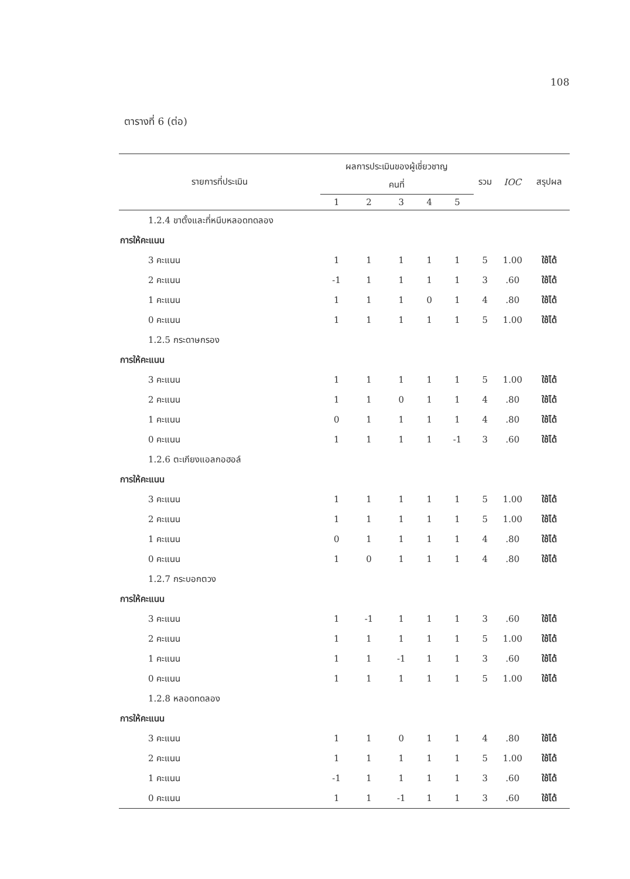108
ตารางที่ 6 (ต่อ)
| รายการที่ประเมิน | ผลการประเมินของผู้เชี่ยวชาญ | | | | | รวม | IOC | สรุปผล |
| --- | --- | --- | --- | --- | --- | --- | --- | --- |
| | คนที่ | | | | | | | |
| | 1 | 2 | 3 | 4 | 5 | | | |
| 1.2.4 ขาตั้งและที่หนีบหลอดทดลอง | | | | | | | | |
| การให้คะแนน | | | | | | | | |
| 3 คะแนน | 1 | 1 | 1 | 1 | 1 | 5 | 1.00 | ใช้ได้ |
| 2 คะแนน | -1 | 1 | 1 | 1 | 1 | 3 | .60 | ใช้ได้ |
| 1 คะแนน | 1 | 1 | 1 | 0 | 1 | 4 | .80 | ใช้ได้ |
| 0 คะแนน | 1 | 1 | 1 | 1 | 1 | 5 | 1.00 | ใช้ได้ |
| 1.2.5 กระดาษกรอง | | | | | | | | |
| การให้คะแนน | | | | | | | | |
| 3 คะแนน | 1 | 1 | 1 | 1 | 1 | 5 | 1.00 | ใช้ได้ |
| 2 คะแนน | 1 | 1 | 0 | 1 | 1 | 4 | .80 | ใช้ได้ |
| 1 คะแนน | 0 | 1 | 1 | 1 | 1 | 4 | .80 | ใช้ได้ |
| 0 คะแนน | 1 | 1 | 1 | 1 | -1 | 3 | .60 | ใช้ได้ |
| 1.2.6 ตะเกียงแอลกอฮอล์ | | | | | | | | |
| การให้คะแนน | | | | | | | | |
| 3 คะแนน | 1 | 1 | 1 | 1 | 1 | 5 | 1.00 | ใช้ได้ |
| 2 คะแนน | 1 | 1 | 1 | 1 | 1 | 5 | 1.00 | ใช้ได้ |
| 1 คะแนน | 0 | 1 | 1 | 1 | 1 | 4 | .80 | ใช้ได้ |
| 0 คะแนน | 1 | 0 | 1 | 1 | 1 | 4 | .80 | ใช้ได้ |
| 1.2.7 กระบอกตวง | | | | | | | | |
| การให้คะแนน | | | | | | | | |
| 3 คะแนน | 1 | -1 | 1 | 1 | 1 | 3 | .60 | ใช้ได้ |
| 2 คะแนน | 1 | 1 | 1 | 1 | 1 | 5 | 1.00 | ใช้ได้ |
| 1 คะแนน | 1 | 1 | -1 | 1 | 1 | 3 | .60 | ใช้ได้ |
| 0 คะแนน | 1 | 1 | 1 | 1 | 1 | 5 | 1.00 | ใช้ได้ |
| 1.2.8 หลอดทดลอง | | | | | | | | |
| การให้คะแนน | | | | | | | | |
| 3 คะแนน | 1 | 1 | 0 | 1 | 1 | 4 | .80 | ใช้ได้ |
| 2 คะแนน | 1 | 1 | 1 | 1 | 1 | 5 | 1.00 | ใช้ได้ |
| 1 คะแนน | -1 | 1 | 1 | 1 | 1 | 3 | .60 | ใช้ได้ |
| 0 คะแนน | 1 | 1 | -1 | 1 | 1 | 3 | .60 | ใช้ได้ |